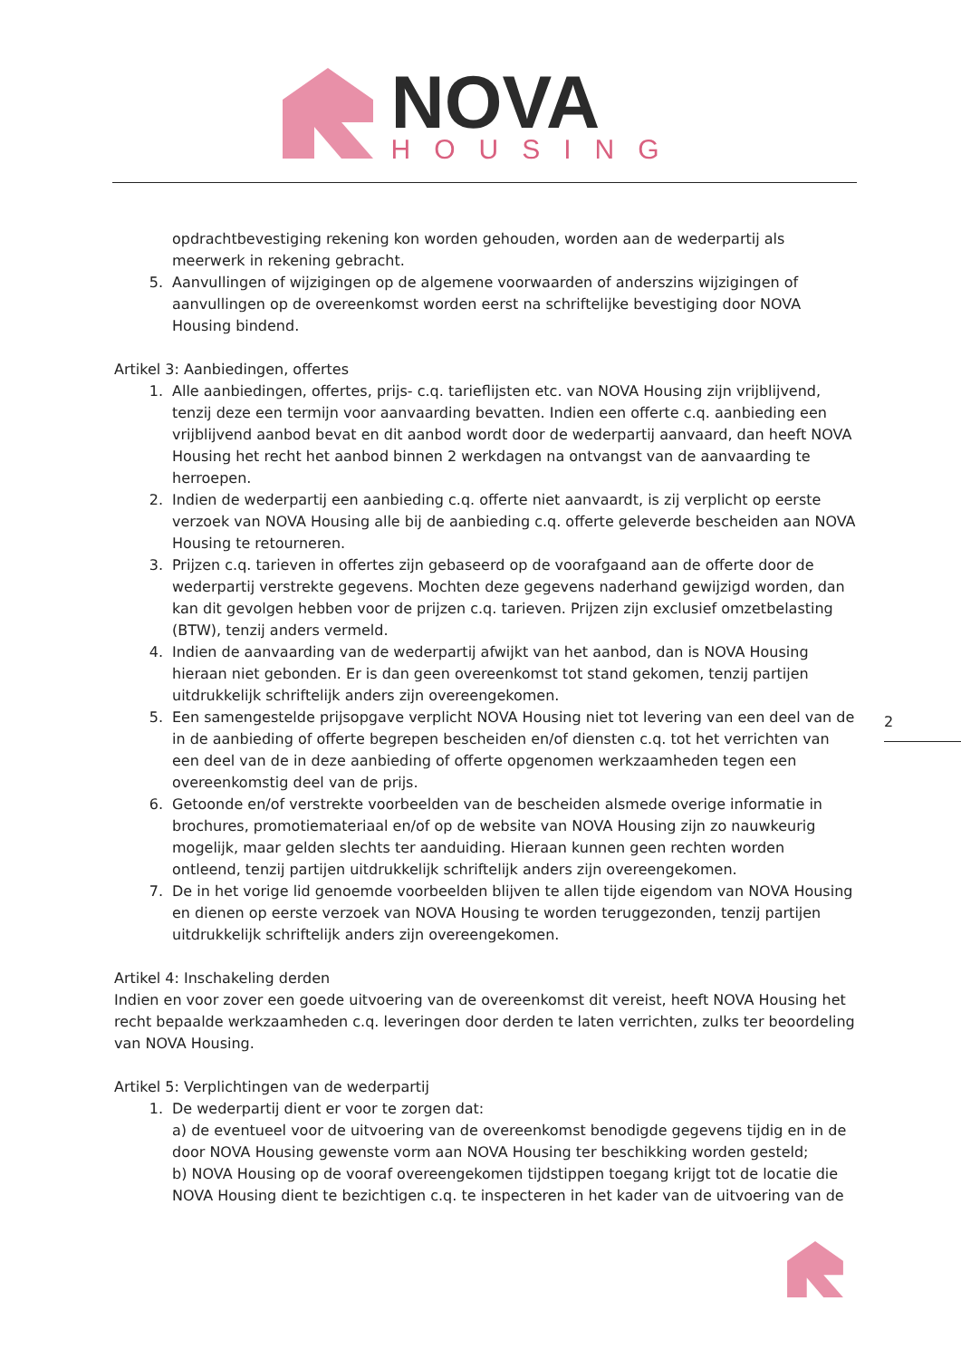NOVA
HOUSING
opdrachtbevestiging rekening kon worden gehouden, worden aan de wederpartij als meerwerk in rekening gebracht.
5. Aanvullingen of wijzigingen op de algemene voorwaarden of anderszins wijzigingen of aanvullingen op de overeenkomst worden eerst na schriftelijke bevestiging door NOVA Housing bindend.
Artikel 3: Aanbiedingen, offertes
1. Alle aanbiedingen, offertes, prijs- c.q. tarieflijsten etc. van NOVA Housing zijn vrijblijvend, tenzij deze een termijn voor aanvaarding bevatten. Indien een offerte c.q. aanbieding een vrijblijvend aanbod bevat en dit aanbod wordt door de wederpartij aanvaard, dan heeft NOVA Housing het recht het aanbod binnen 2 werkdagen na ontvangst van de aanvaarding te herroepen.
2. Indien de wederpartij een aanbieding c.q. offerte niet aanvaardt, is zij verplicht op eerste verzoek van NOVA Housing alle bij de aanbieding c.q. offerte geleverde bescheiden aan NOVA Housing te retourneren.
3. Prijzen c.q. tarieven in offertes zijn gebaseerd op de voorafgaand aan de offerte door de wederpartij verstrekte gegevens. Mochten deze gegevens naderhand gewijzigd worden, dan kan dit gevolgen hebben voor de prijzen c.q. tarieven. Prijzen zijn exclusief omzetbelasting (BTW), tenzij anders vermeld.
4. Indien de aanvaarding van de wederpartij afwijkt van het aanbod, dan is NOVA Housing hieraan niet gebonden. Er is dan geen overeenkomst tot stand gekomen, tenzij partijen uitdrukkelijk schriftelijk anders zijn overeengekomen.
5. Een samengestelde prijsopgave verplicht NOVA Housing niet tot levering van een deel van de in de aanbieding of offerte begrepen bescheiden en/of diensten c.q. tot het verrichten van een deel van de in deze aanbieding of offerte opgenomen werkzaamheden tegen een overeenkomstig deel van de prijs.
6. Getoonde en/of verstrekte voorbeelden van de bescheiden alsmede overige informatie in brochures, promotiemateriaal en/of op de website van NOVA Housing zijn zo nauwkeurig mogelijk, maar gelden slechts ter aanduiding. Hieraan kunnen geen rechten worden ontleend, tenzij partijen uitdrukkelijk schriftelijk anders zijn overeengekomen.
7. De in het vorige lid genoemde voorbeelden blijven te allen tijde eigendom van NOVA Housing en dienen op eerste verzoek van NOVA Housing te worden teruggezonden, tenzij partijen uitdrukkelijk schriftelijk anders zijn overeengekomen.
Artikel 4: Inschakeling derden
Indien en voor zover een goede uitvoering van de overeenkomst dit vereist, heeft NOVA Housing het recht bepaalde werkzaamheden c.q. leveringen door derden te laten verrichten, zulks ter beoordeling van NOVA Housing.
Artikel 5: Verplichtingen van de wederpartij
1. De wederpartij dient er voor te zorgen dat:
a) de eventueel voor de uitvoering van de overeenkomst benodigde gegevens tijdig en in de door NOVA Housing gewenste vorm aan NOVA Housing ter beschikking worden gesteld;
b) NOVA Housing op de vooraf overeengekomen tijdstippen toegang krijgt tot de locatie die NOVA Housing dient te bezichtigen c.q. te inspecteren in het kader van de uitvoering van de
2